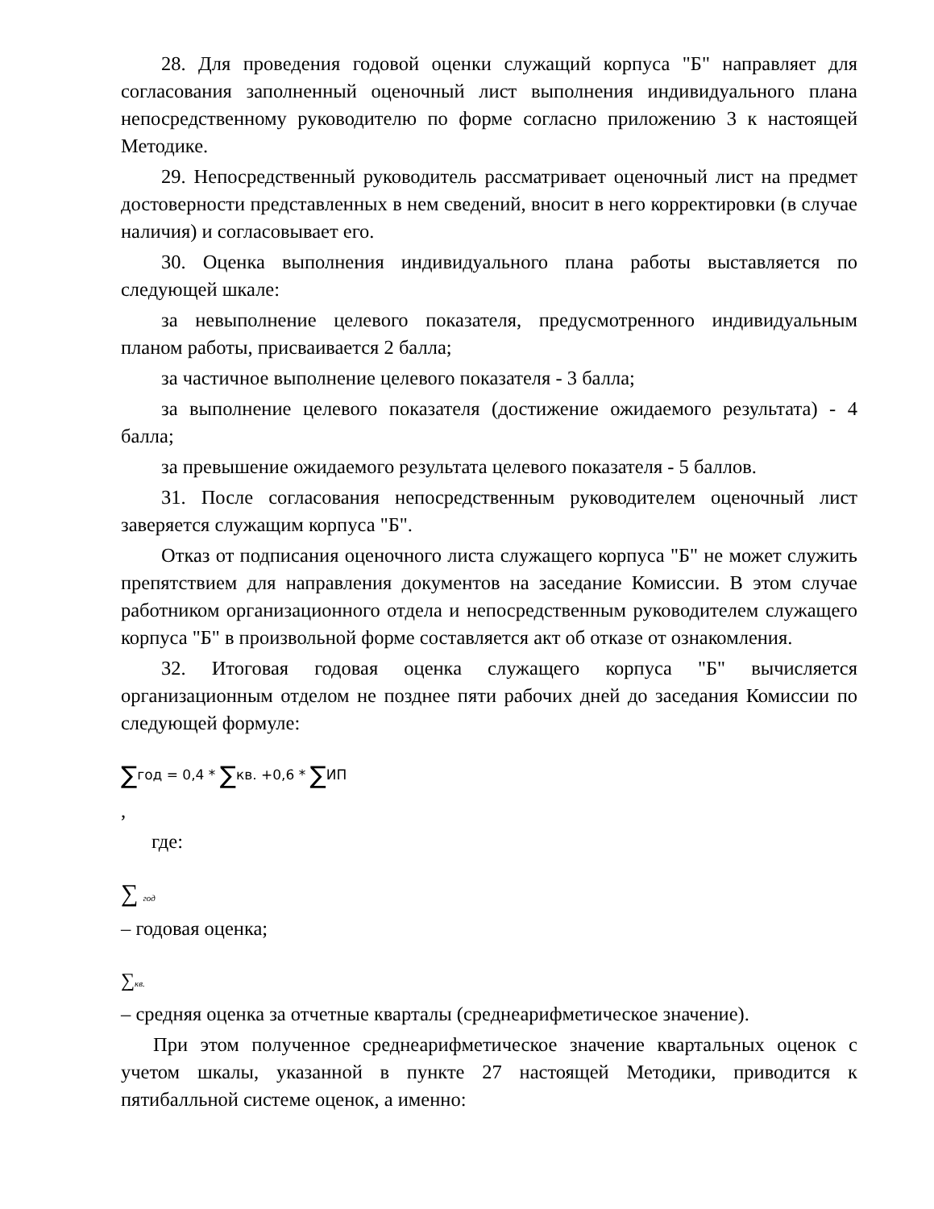28. Для проведения годовой оценки служащий корпуса "Б" направляет для согласования заполненный оценочный лист выполнения индивидуального плана непосредственному руководителю по форме согласно приложению 3 к настоящей Методике.
29. Непосредственный руководитель рассматривает оценочный лист на предмет достоверности представленных в нем сведений, вносит в него корректировки (в случае наличия) и согласовывает его.
30. Оценка выполнения индивидуального плана работы выставляется по следующей шкале:
за невыполнение целевого показателя, предусмотренного индивидуальным планом работы, присваивается 2 балла;
за частичное выполнение целевого показателя - 3 балла;
за выполнение целевого показателя (достижение ожидаемого результата) - 4 балла;
за превышение ожидаемого результата целевого показателя - 5 баллов.
31. После согласования непосредственным руководителем оценочный лист заверяется служащим корпуса "Б".
Отказ от подписания оценочного листа служащего корпуса "Б" не может служить препятствием для направления документов на заседание Комиссии. В этом случае работником организационного отдела и непосредственным руководителем служащего корпуса "Б" в произвольной форме составляется акт об отказе от ознакомления.
32. Итоговая годовая оценка служащего корпуса "Б" вычисляется организационным отделом не позднее пяти рабочих дней до заседания Комиссии по следующей формуле:
∑год = 0,4 * ∑кв. +0,6 * ∑ИП
,
где:
∑ год
– годовая оценка;
∑кв.
– средняя оценка за отчетные кварталы (среднеарифметическое значение).
При этом полученное среднеарифметическое значение квартальных оценок с учетом шкалы, указанной в пункте 27 настоящей Методики, приводится к пятибалльной системе оценок, а именно: